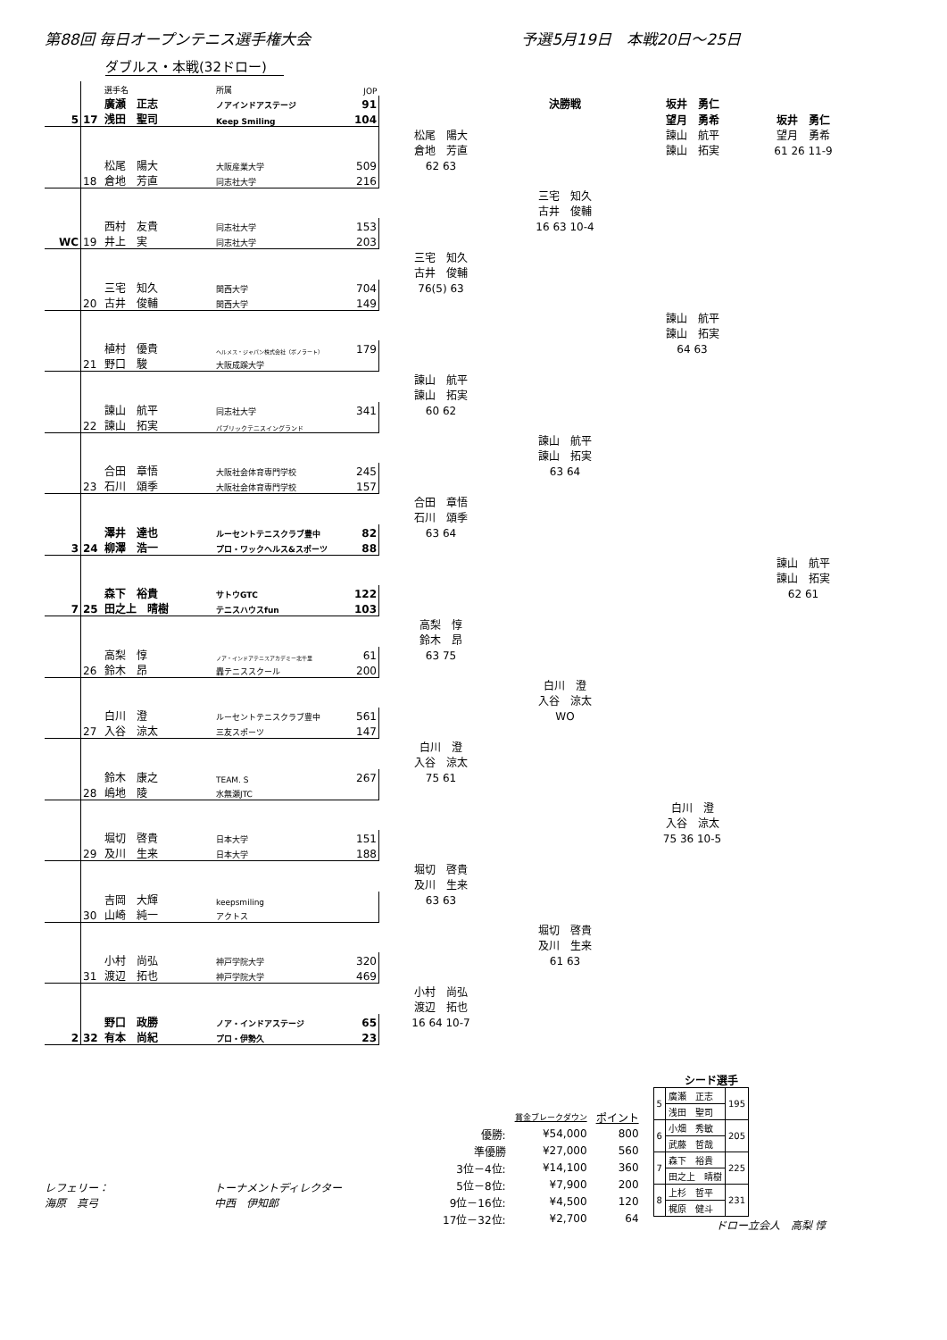第88回 毎日オープンテニス選手権大会 予選5月19日　本戦20日～25日
ダブルス・本戦(32ドロー)
| | | 選手名 | 所属 | JOP | | | | |
| | | 廣瀬 正志 | ノアインドアステージ | 91 | | 決勝戦 | 坂井 勇仁 | |
| 5 | 17 | 浅田 聖司 | Keep Smiling | 104 | | | 望月 勇希 | 坂井 勇仁 |
| | | | | | 松尾 陽大 | | 諫山 航平 | 望月 勇希 |
| | | | | | 倉地 芳直 | | 諫山 拓実 | 61 26 11-9 |
| | | 松尾 陽大 | 大阪産業大学 | 509 | 62 63 | | | |
| | 18 | 倉地 芳直 | 同志社大学 | 216 | | | | |
| | | | | | | 三宅 知久 | | |
| | | | | | | 古井 俊輔 | | |
| | | 西村 友貴 | 同志社大学 | 153 | | 16 63 10-4 | | |
| WC | 19 | 井上 実 | 同志社大学 | 203 | | | | |
| | | | | | 三宅 知久 | | | |
| | | | | | 古井 俊輔 | | | |
| | | 三宅 知久 | 関西大学 | 704 | 76(5) 63 | | | |
| | 20 | 古井 俊輔 | 関西大学 | 149 | | | | |
| | | | | | | | 諫山 航平 | |
| | | | | | | | 諫山 拓実 | |
| | | 植村 優貴 | ヘルメス・ジャパン株式会社（ボノラート） | 179 | | | 64 63 | |
| | 21 | 野口 駿 | 大阪成蹊大学 | | | | | |
| | | | | | 諫山 航平 | | | |
| | | | | | 諫山 拓実 | | | |
| | | 諫山 航平 | 同志社大学 | 341 | 60 62 | | | |
| | 22 | 諫山 拓実 | パブリックテニスイングランド | | | | | |
| | | | | | | 諫山 航平 | | |
| | | | | | | 諫山 拓実 | | |
| | | 合田 章悟 | 大阪社会体育専門学校 | 245 | | 63 64 | | |
| | 23 | 石川 頌季 | 大阪社会体育専門学校 | 157 | | | | |
| | | | | | 合田 章悟 | | | |
| | | | | | 石川 頌季 | | | |
| | | 澤井 達也 | ルーセントテニスクラブ豊中 | 82 | 63 64 | | | |
| 3 | 24 | 柳澤 浩一 | プロ・ワックヘルス&スポーツ | 88 | | | | |
| | | | | | | | | 諫山 航平 |
| | | | | | | | | 諫山 拓実 |
| | | 森下 裕貴 | サトウGTC | 122 | | | | 62 61 |
| 7 | 25 | 田之上 晴樹 | テニスハウスfun | 103 | | | | |
| | | | | | 高梨 惇 | | | |
| | | | | | 鈴木 昂 | | | |
| | | 高梨 惇 | ノア・インドアテニスアカデミー北千里 | 61 | 63 75 | | | |
| | 26 | 鈴木 昂 | 轟テニススクール | 200 | | | | |
| | | | | | | 白川 澄 | | |
| | | | | | | 入谷 涼太 | | |
| | | 白川 澄 | ルーセントテニスクラブ豊中 | 561 | | WO | | |
| | 27 | 入谷 涼太 | 三友スポーツ | 147 | | | | |
| | | | | | 白川 澄 | | | |
| | | | | | 入谷 涼太 | | | |
| | | 鈴木 康之 | TEAM. S | 267 | 75 61 | | | |
| | 28 | 嶋地 陵 | 水無瀬JTC | | | | | |
| | | | | | | | 白川 澄 | |
| | | | | | | | 入谷 涼太 | |
| | | 堀切 啓貴 | 日本大学 | 151 | | | 75 36 10-5 | |
| | 29 | 及川 生来 | 日本大学 | 188 | | | | |
| | | | | | 堀切 啓貴 | | | |
| | | | | | 及川 生来 | | | |
| | | 吉岡 大輝 | keepsmiling | | 63 63 | | | |
| | 30 | 山崎 純一 | アクトス | | | | | |
| | | | | | | 堀切 啓貴 | | |
| | | | | | | 及川 生来 | | |
| | | 小村 尚弘 | 神戸学院大学 | 320 | | 61 63 | | |
| | 31 | 渡辺 拓也 | 神戸学院大学 | 469 | | | | |
| | | | | | 小村 尚弘 | | | |
| | | | | | 渡辺 拓也 | | | |
| | | 野口 政勝 | ノア・インドアステージ | 65 | 16 64 10-7 | | | |
| 2 | 32 | 有本 尚紀 | プロ・伊勢久 | 23 | | | | |
レフェリー： トーナメントディレクター
海原　真弓 中西　伊知郎
| | 賞金ブレークダウン | ポイント |
| 優勝: | ¥54,000 | 800 |
| 準優勝 | ¥27,000 | 560 |
| 3位－4位: | ¥14,100 | 360 |
| 5位－8位: | ¥7,900 | 200 |
| 9位－16位: | ¥4,500 | 120 |
| 17位－32位: | ¥2,700 | 64 |
シード選手
| 5 | 廣瀬 正志 | 195 |
| | 浅田 聖司 | |
| 6 | 小畑 秀敏 | 205 |
| | 武藤 哲哉 | |
| 7 | 森下 裕貴 | 225 |
| | 田之上 晴樹 | |
| 8 | 上杉 哲平 | 231 |
| | 梶原 健斗 | |
ドロー立会人　高梨 惇